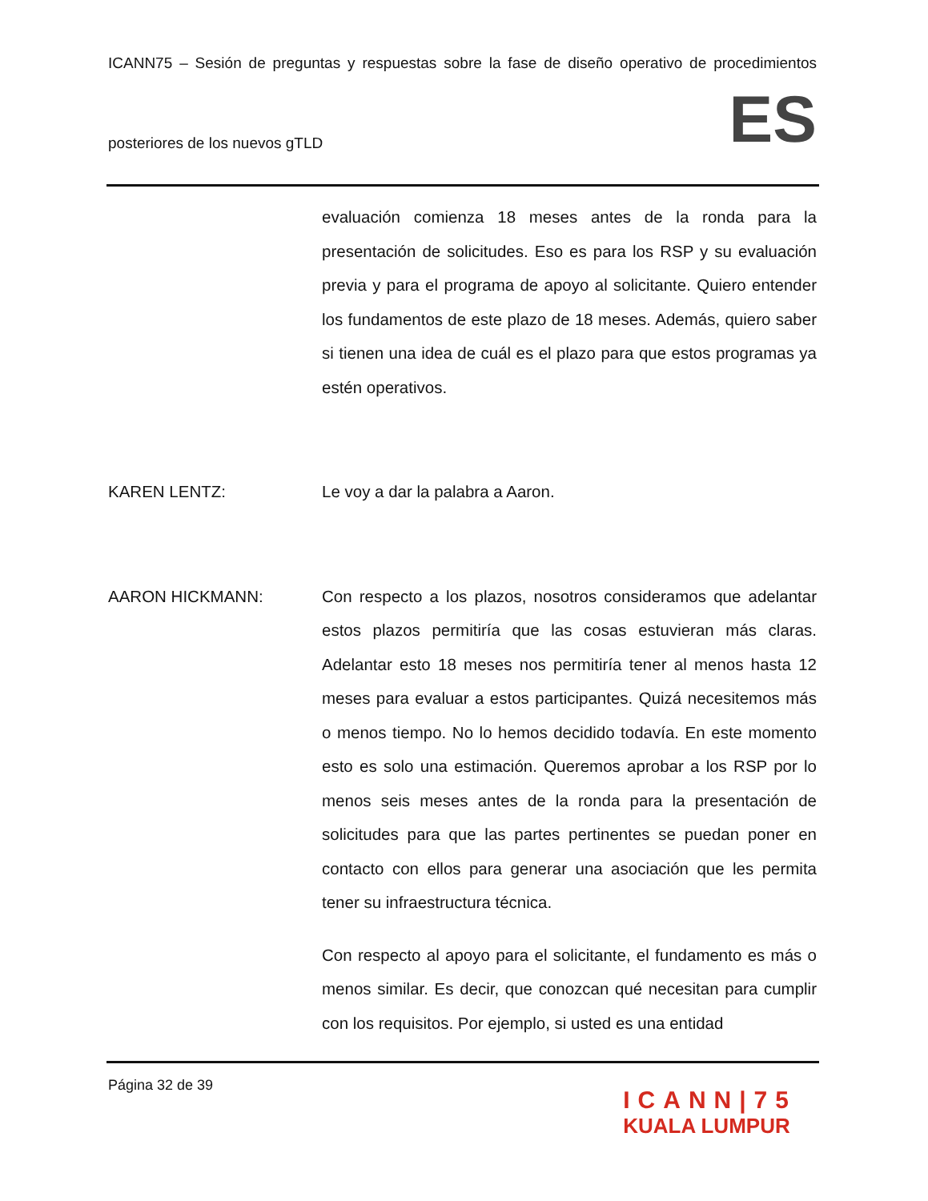ICANN75 – Sesión de preguntas y respuestas sobre la fase de diseño operativo de procedimientos
posteriores de los nuevos gTLD ES
evaluación comienza 18 meses antes de la ronda para la presentación de solicitudes. Eso es para los RSP y su evaluación previa y para el programa de apoyo al solicitante. Quiero entender los fundamentos de este plazo de 18 meses. Además, quiero saber si tienen una idea de cuál es el plazo para que estos programas ya estén operativos.
KAREN LENTZ: Le voy a dar la palabra a Aaron.
AARON HICKMANN: Con respecto a los plazos, nosotros consideramos que adelantar estos plazos permitiría que las cosas estuvieran más claras. Adelantar esto 18 meses nos permitiría tener al menos hasta 12 meses para evaluar a estos participantes. Quizá necesitemos más o menos tiempo. No lo hemos decidido todavía. En este momento esto es solo una estimación. Queremos aprobar a los RSP por lo menos seis meses antes de la ronda para la presentación de solicitudes para que las partes pertinentes se puedan poner en contacto con ellos para generar una asociación que les permita tener su infraestructura técnica.
Con respecto al apoyo para el solicitante, el fundamento es más o menos similar. Es decir, que conozcan qué necesitan para cumplir con los requisitos. Por ejemplo, si usted es una entidad
Página 32 de 39
ICANN|75
KUALA LUMPUR